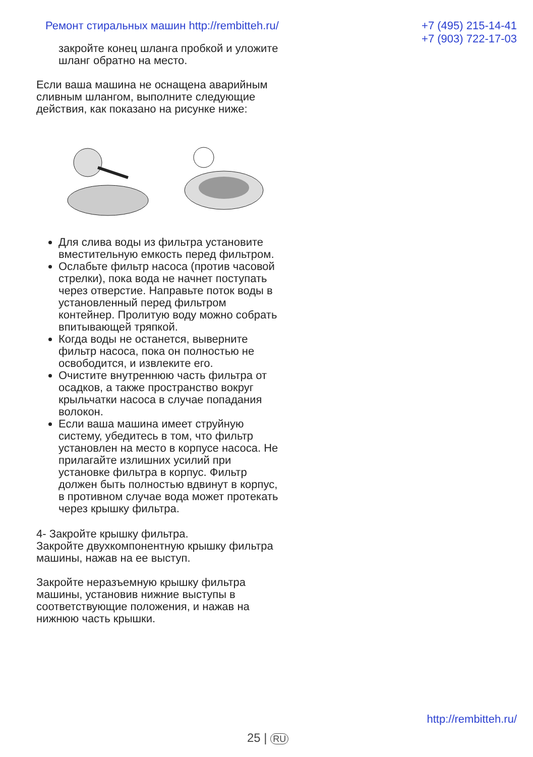Ремонт стиральных машин http://rembitteh.ru/
+7 (495) 215-14-41
+7 (903) 722-17-03
закройте конец шланга пробкой и уложите шланг обратно на место.
Если ваша машина не оснащена аварийным сливным шлангом, выполните следующие действия, как показано на рисунке ниже:
Для слива воды из фильтра установите вместительную емкость перед фильтром.
Ослабьте фильтр насоса (против часовой стрелки), пока вода не начнет поступать через отверстие. Направьте поток воды в установленный перед фильтром контейнер. Пролитую воду можно собрать впитывающей тряпкой.
Когда воды не останется, выверните фильтр насоса, пока он полностью не освободится, и извлеките его.
Очистите внутреннюю часть фильтра от осадков, а также пространство вокруг крыльчатки насоса в случае попадания волокон.
Если ваша машина имеет струйную систему, убедитесь в том, что фильтр установлен на место в корпусе насоса. Не прилагайте излишних усилий при установке фильтра в корпус. Фильтр должен быть полностью вдвинут в корпус, в противном случае вода может протекать через крышку фильтра.
4- Закройте крышку фильтра.
Закройте двухкомпонентную крышку фильтра машины, нажав на ее выступ.
Закройте неразъемную крышку фильтра машины, установив нижние выступы в соответствующие положения, и нажав на нижнюю часть крышки.
http://rembitteh.ru/
25 | RU